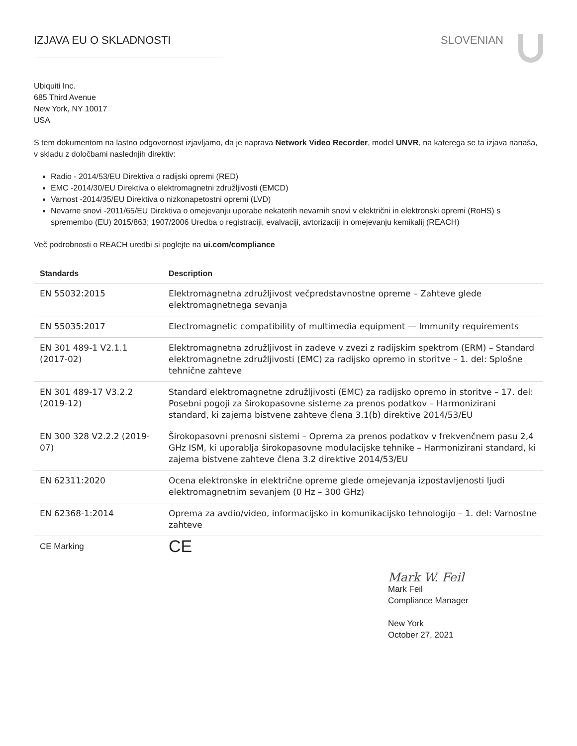IZJAVA EU O SKLADNOSTI SLOVENIAN
Ubiquiti Inc.
685 Third Avenue
New York, NY 10017
USA
S tem dokumentom na lastno odgovornost izjavljamo, da je naprava Network Video Recorder, model UNVR, na katerega se ta izjava nanaša, v skladu z določbami naslednjih direktiv:
Radio - 2014/53/EU Direktiva o radijski opremi (RED)
EMC -2014/30/EU Direktiva o elektromagnetni združljivosti (EMCD)
Varnost -2014/35/EU Direktiva o nizkonapetostni opremi (LVD)
Nevarne snovi -2011/65/EU Direktiva o omejevanju uporabe nekaterih nevarnih snovi v električni in elektronski opremi (RoHS) s spremembo (EU) 2015/863; 1907/2006 Uredba o registraciji, evalvaciji, avtorizaciji in omejevanju kemikalij (REACH)
Več podrobnosti o REACH uredbi si poglejte na ui.com/compliance
| Standards | Description |
| --- | --- |
| EN 55032:2015 | Elektromagnetna združljivost večpredstavnostne opreme – Zahteve glede elektromagnetnega sevanja |
| EN 55035:2017 | Electromagnetic compatibility of multimedia equipment — Immunity requirements |
| EN 301 489-1 V2.1.1 (2017-02) | Elektromagnetna združljivost in zadeve v zvezi z radijskim spektrom (ERM) – Standard elektromagnetne združljivosti (EMC) za radijsko opremo in storitve – 1. del: Splošne tehnične zahteve |
| EN 301 489-17 V3.2.2 (2019-12) | Standard elektromagnetne združljivosti (EMC) za radijsko opremo in storitve – 17. del: Posebni pogoji za širokopasovne sisteme za prenos podatkov – Harmonizirani standard, ki zajema bistvene zahteve člena 3.1(b) direktive 2014/53/EU |
| EN 300 328 V2.2.2 (2019-07) | Širokopasovni prenosni sistemi – Oprema za prenos podatkov v frekvenčnem pasu 2,4 GHz ISM, ki uporablja širokopasovne modulacijske tehnike – Harmonizirani standard, ki zajema bistvene zahteve člena 3.2 direktive 2014/53/EU |
| EN 62311:2020 | Ocena elektronske in električne opreme glede omejevanja izpostavljenosti ljudi elektromagnetnim sevanjem (0 Hz – 300 GHz) |
| EN 62368-1:2014 | Oprema za avdio/video, informacijsko in komunikacijsko tehnologijo – 1. del: Varnostne zahteve |
| CE Marking | CE |
Mark W. Feil
Mark Feil
Compliance Manager
New York
October 27, 2021